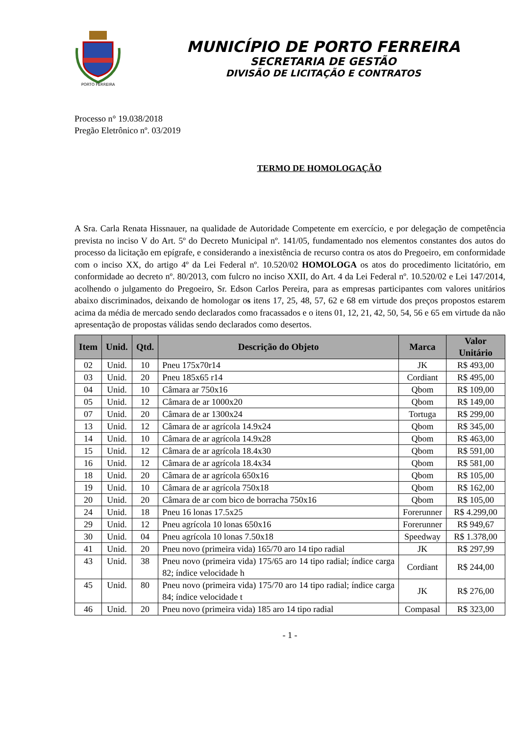PORTO FERREIRA
MUNICÍPIO DE PORTO FERREIRA
SECRETARIA DE GESTÃO
DIVISÃO DE LICITAÇÃO E CONTRATOS
Processo n° 19.038/2018
Pregão Eletrônico nº. 03/2019
TERMO DE HOMOLOGAÇÃO
A Sra. Carla Renata Hissnauer, na qualidade de Autoridade Competente em exercício, e por delegação de competência prevista no inciso V do Art. 5º do Decreto Municipal nº. 141/05, fundamentado nos elementos constantes dos autos do processo da licitação em epígrafe, e considerando a inexistência de recurso contra os atos do Pregoeiro, em conformidade com o inciso XX, do artigo 4º da Lei Federal nº. 10.520/02 HOMOLOGA os atos do procedimento licitatório, em conformidade ao decreto nº. 80/2013, com fulcro no inciso XXII, do Art. 4 da Lei Federal nº. 10.520/02 e Lei 147/2014, acolhendo o julgamento do Pregoeiro, Sr. Edson Carlos Pereira, para as empresas participantes com valores unitários abaixo discriminados, deixando de homologar os itens 17, 25, 48, 57, 62 e 68 em virtude dos preços propostos estarem acima da média de mercado sendo declarados como fracassados e o itens 01, 12, 21, 42, 50, 54, 56 e 65 em virtude da não apresentação de propostas válidas sendo declarados como desertos.
| Item | Unid. | Qtd. | Descrição do Objeto | Marca | Valor Unitário |
| --- | --- | --- | --- | --- | --- |
| 02 | Unid. | 10 | Pneu 175x70r14 | JK | R$ 493,00 |
| 03 | Unid. | 20 | Pneu 185x65 r14 | Cordiant | R$ 495,00 |
| 04 | Unid. | 10 | Câmara ar 750x16 | Qbom | R$ 109,00 |
| 05 | Unid. | 12 | Câmara de ar 1000x20 | Qbom | R$ 149,00 |
| 07 | Unid. | 20 | Câmara de ar 1300x24 | Tortuga | R$ 299,00 |
| 13 | Unid. | 12 | Câmara de ar agrícola 14.9x24 | Qbom | R$ 345,00 |
| 14 | Unid. | 10 | Câmara de ar agrícola 14.9x28 | Qbom | R$ 463,00 |
| 15 | Unid. | 12 | Câmara de ar agrícola 18.4x30 | Qbom | R$ 591,00 |
| 16 | Unid. | 12 | Câmara de ar agrícola 18.4x34 | Qbom | R$ 581,00 |
| 18 | Unid. | 20 | Câmara de ar agrícola 650x16 | Qbom | R$ 105,00 |
| 19 | Unid. | 10 | Câmara de ar agrícola 750x18 | Qbom | R$ 162,00 |
| 20 | Unid. | 20 | Câmara de ar com bico de borracha 750x16 | Qbom | R$ 105,00 |
| 24 | Unid. | 18 | Pneu 16 lonas 17.5x25 | Forerunner | R$ 4.299,00 |
| 29 | Unid. | 12 | Pneu agrícola 10 lonas 650x16 | Forerunner | R$ 949,67 |
| 30 | Unid. | 04 | Pneu agrícola 10 lonas 7.50x18 | Speedway | R$ 1.378,00 |
| 41 | Unid. | 20 | Pneu novo (primeira vida) 165/70 aro 14 tipo radial | JK | R$ 297,99 |
| 43 | Unid. | 38 | Pneu novo (primeira vida) 175/65 aro 14 tipo radial; índice carga 82; índice velocidade h | Cordiant | R$ 244,00 |
| 45 | Unid. | 80 | Pneu novo (primeira vida) 175/70 aro 14 tipo radial; índice carga 84; índice velocidade t | JK | R$ 276,00 |
| 46 | Unid. | 20 | Pneu novo (primeira vida) 185 aro 14 tipo radial | Compasal | R$ 323,00 |
- 1 -